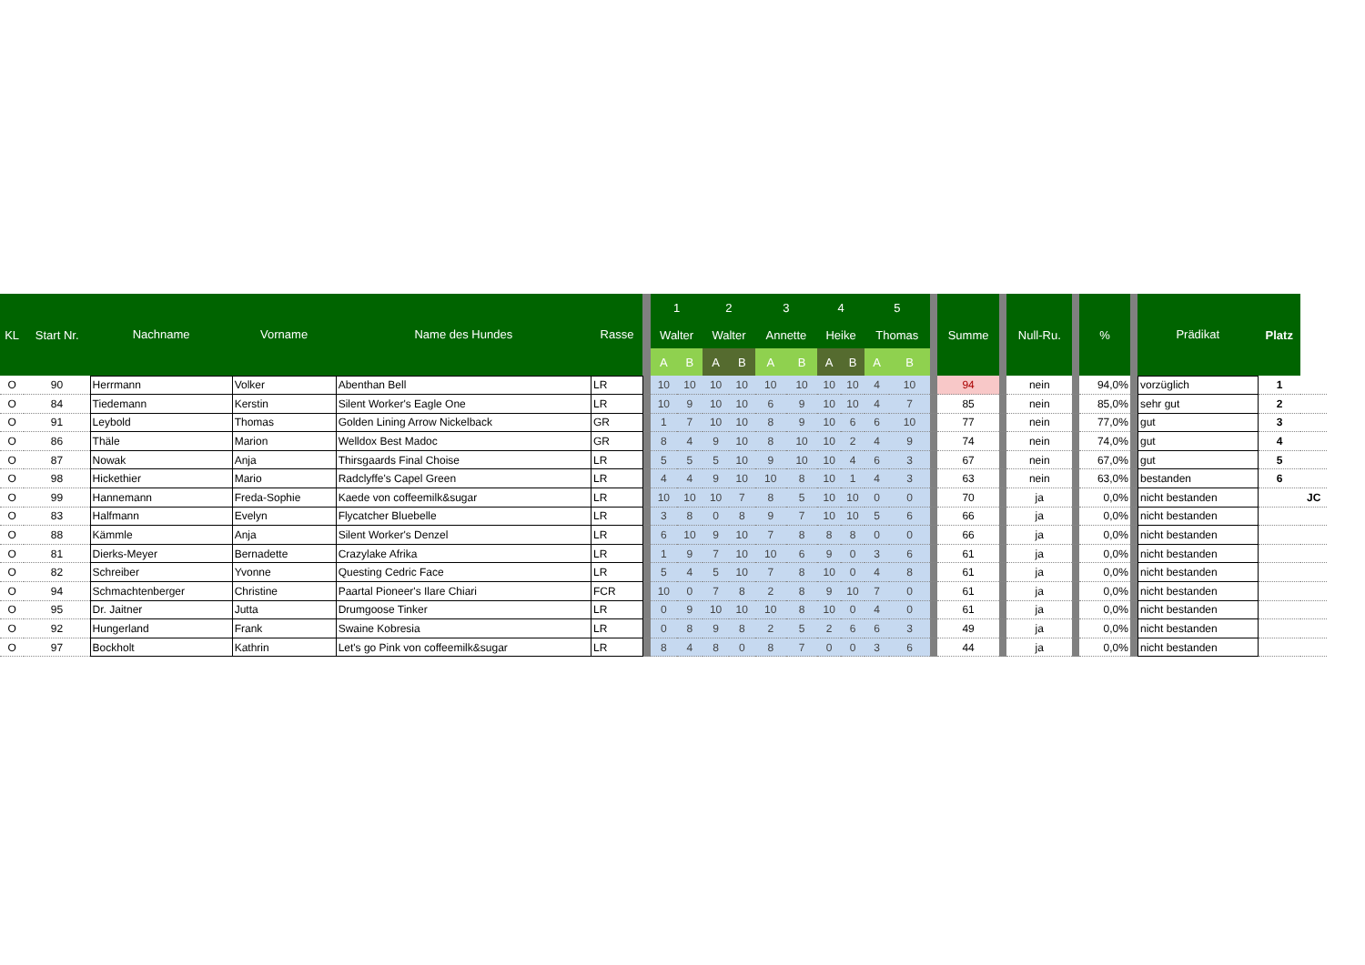| KL | Start Nr. | Nachname | Vorname | Name des Hundes | Rasse | | 1 | | 2 | | 3 | | 4 | | 5 | | | Summe | | Null-Ru. | | % | | Prädikat | Platz | |
| --- | --- | --- | --- | --- | --- | --- | --- | --- | --- | --- | --- | --- | --- | --- | --- | --- | --- | --- | --- | --- | --- | --- | --- | --- | --- | --- |
| | | | | | | | Walter | | Walter | | Annette | | Heike | | Thomas | | | | | | | | | | | |
| | | | | | | | A | B | A | B | A | B | A | B | A | B | | | | | | | | | | |
| O | 90 | Herrmann | Volker | Abenthan Bell | LR | | 10 | 10 | 10 | 10 | 10 | 10 | 10 | 10 | 4 | 10 | | 94 | | nein | | 94,0% | | vorzüglich | 1 | |
| O | 84 | Tiedemann | Kerstin | Silent Worker's Eagle One | LR | | 10 | 9 | 10 | 10 | 6 | 9 | 10 | 10 | 4 | 7 | | 85 | | nein | | 85,0% | | sehr gut | 2 | |
| O | 91 | Leybold | Thomas | Golden Lining Arrow Nickelback | GR | | 1 | 7 | 10 | 10 | 8 | 9 | 10 | 6 | 6 | 10 | | 77 | | nein | | 77,0% | | gut | 3 | |
| O | 86 | Thäle | Marion | Welldox Best Madoc | GR | | 8 | 4 | 9 | 10 | 8 | 10 | 10 | 2 | 4 | 9 | | 74 | | nein | | 74,0% | | gut | 4 | |
| O | 87 | Nowak | Anja | Thirsgaards Final Choise | LR | | 5 | 5 | 5 | 10 | 9 | 10 | 10 | 4 | 6 | 3 | | 67 | | nein | | 67,0% | | gut | 5 | |
| O | 98 | Hickethier | Mario | Radclyffe's Capel Green | LR | | 4 | 4 | 9 | 10 | 10 | 8 | 10 | 1 | 4 | 3 | | 63 | | nein | | 63,0% | | bestanden | 6 | |
| O | 99 | Hannemann | Freda-Sophie | Kaede von coffeemilk&sugar | LR | | 10 | 10 | 10 | 7 | 8 | 5 | 10 | 10 | 0 | 0 | | 70 | | ja | | 0,0% | | nicht bestanden | | JC |
| O | 83 | Halfmann | Evelyn | Flycatcher Bluebelle | LR | | 3 | 8 | 0 | 8 | 9 | 7 | 10 | 10 | 5 | 6 | | 66 | | ja | | 0,0% | | nicht bestanden | | |
| O | 88 | Kämmle | Anja | Silent Worker's Denzel | LR | | 6 | 10 | 9 | 10 | 7 | 8 | 8 | 8 | 0 | 0 | | 66 | | ja | | 0,0% | | nicht bestanden | | |
| O | 81 | Dierks-Meyer | Bernadette | Crazylake Afrika | LR | | 1 | 9 | 7 | 10 | 10 | 6 | 9 | 0 | 3 | 6 | | 61 | | ja | | 0,0% | | nicht bestanden | | |
| O | 82 | Schreiber | Yvonne | Questing Cedric Face | LR | | 5 | 4 | 5 | 10 | 7 | 8 | 10 | 0 | 4 | 8 | | 61 | | ja | | 0,0% | | nicht bestanden | | |
| O | 94 | Schmachtenberger | Christine | Paartal Pioneer's Ilare Chiari | FCR | | 10 | 0 | 7 | 8 | 2 | 8 | 9 | 10 | 7 | 0 | | 61 | | ja | | 0,0% | | nicht bestanden | | |
| O | 95 | Dr. Jaitner | Jutta | Drumgoose Tinker | LR | | 0 | 9 | 10 | 10 | 10 | 8 | 10 | 0 | 4 | 0 | | 61 | | ja | | 0,0% | | nicht bestanden | | |
| O | 92 | Hungerland | Frank | Swaine Kobresia | LR | | 0 | 8 | 9 | 8 | 2 | 5 | 2 | 6 | 6 | 3 | | 49 | | ja | | 0,0% | | nicht bestanden | | |
| O | 97 | Bockholt | Kathrin | Let's go Pink von coffeemilk&sugar | LR | | 8 | 4 | 8 | 0 | 8 | 7 | 0 | 0 | 3 | 6 | | 44 | | ja | | 0,0% | | nicht bestanden | | |